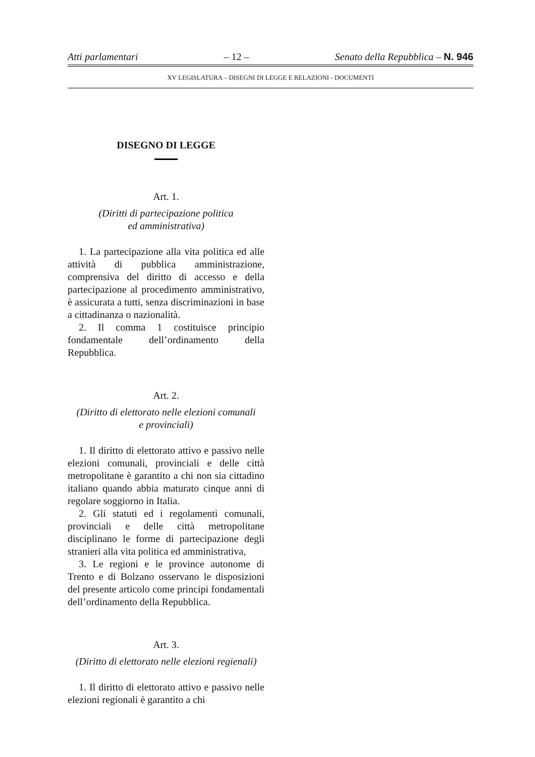Atti parlamentari – 12 – Senato della Repubblica – N. 946
XV LEGISLATURA – DISEGNI DI LEGGE E RELAZIONI - DOCUMENTI
DISEGNO DI LEGGE
Art. 1.
(Diritti di partecipazione politica
ed amministrativa)
1. La partecipazione alla vita politica ed alle attività di pubblica amministrazione, comprensiva del diritto di accesso e della partecipazione al procedimento amministrativo, è assicurata a tutti, senza discriminazioni in base a cittadinanza o nazionalità.
2. Il comma 1 costituisce principio fondamentale dell’ordinamento della Repubblica.
Art. 2.
(Diritto di elettorato nelle elezioni comunali
e provinciali)
1. Il diritto di elettorato attivo e passivo nelle elezioni comunali, provinciali e delle città metropolitane è garantito a chi non sia cittadino italiano quando abbia maturato cinque anni di regolare soggiorno in Italia.
2. Gli statuti ed i regolamenti comunali, provinciali e delle città metropolitane disciplinano le forme di partecipazione degli stranieri alla vita politica ed amministrativa,
3. Le regioni e le province autonome di Trento e di Bolzano osservano le disposizioni del presente articolo come principi fondamentali dell’ordinamento della Repubblica.
Art. 3.
(Diritto di elettorato nelle elezioni regienali)
1. Il diritto di elettorato attivo e passivo nelle elezioni regionali è garantito a chi